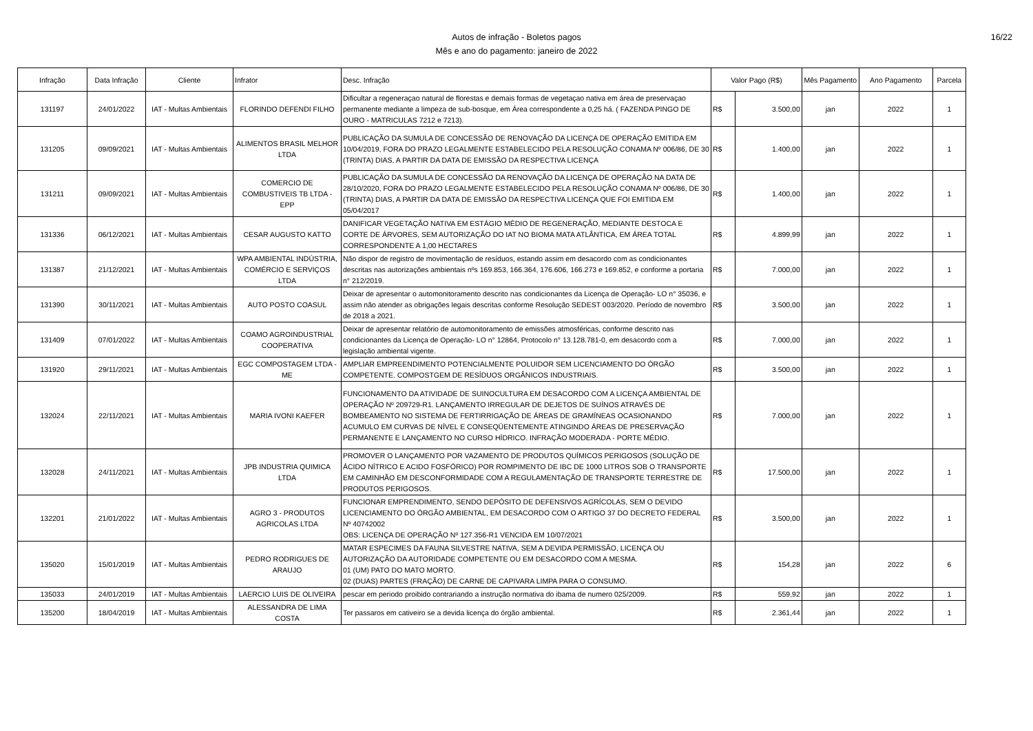Autos de infração - Boletos pagos
Mês e ano do pagamento: janeiro de 2022
16/22
| Infração | Data Infração | Cliente | Infrator | Desc. Infração | Valor Pago (R$) | | Mês Pagamento | Ano Pagamento | Parcela |
| --- | --- | --- | --- | --- | --- | --- | --- | --- | --- |
| 131197 | 24/01/2022 | IAT - Multas Ambientais | FLORINDO DEFENDI FILHO | Dificultar a regeneraçao natural de florestas e demais formas de vegetaçao nativa em área de preservaçao permanente mediante a limpeza de sub-bosque, em Área correspondente a 0,25 há. ( FAZENDA PINGO DE OURO - MATRICULAS 7212 e 7213). | R$ | 3.500,00 | jan | 2022 | 1 |
| 131205 | 09/09/2021 | IAT - Multas Ambientais | ALIMENTOS BRASIL MELHOR LTDA | PUBLICAÇÃO DA SUMULA DE CONCESSÃO DE RENOVAÇÃO DA LICENÇA DE OPERAÇÃO EMITIDA EM 10/04/2019, FORA DO PRAZO LEGALMENTE ESTABELECIDO PELA RESOLUÇÃO CONAMA Nº 006/86, DE 30 (TRINTA) DIAS, A PARTIR DA DATA DE EMISSÃO DA RESPECTIVA LICENÇA | R$ | 1.400,00 | jan | 2022 | 1 |
| 131211 | 09/09/2021 | IAT - Multas Ambientais | COMERCIO DE COMBUSTIVEIS TB LTDA - EPP | PUBLICAÇÃO DA SUMULA DE CONCESSÃO DA RENOVAÇÃO DA LICENÇA DE OPERAÇÃO NA DATA DE 28/10/2020, FORA DO PRAZO LEGALMENTE ESTABELECIDO PELA RESOLUÇÃO CONAMA Nº 006/86, DE 30 (TRINTA) DIAS, A PARTIR DA DATA DE EMISSÃO DA RESPECTIVA LICENÇA QUE FOI EMITIDA EM 05/04/2017 | R$ | 1.400,00 | jan | 2022 | 1 |
| 131336 | 06/12/2021 | IAT - Multas Ambientais | CESAR AUGUSTO KATTO | DANIFICAR VEGETAÇÃO NATIVA EM ESTÁGIO MÉDIO DE REGENERAÇÃO, MEDIANTE DESTOCA E CORTE DE ÁRVORES, SEM AUTORIZAÇÃO DO IAT NO BIOMA MATA ATLÂNTICA, EM ÁREA TOTAL CORRESPONDENTE A 1,00 HECTARES | R$ | 4.899,99 | jan | 2022 | 1 |
| 131387 | 21/12/2021 | IAT - Multas Ambientais | WPA AMBIENTAL INDÚSTRIA, COMÉRCIO E SERVIÇOS LTDA | Não dispor de registro de movimentação de resíduos, estando assim em desacordo com as condicionantes descritas nas autorizações ambientais nºs 169.853, 166.364, 176.606, 166.273 e 169.852, e conforme a portaria n° 212/2019. | R$ | 7.000,00 | jan | 2022 | 1 |
| 131390 | 30/11/2021 | IAT - Multas Ambientais | AUTO POSTO COASUL | Deixar de apresentar o automonitoramento descrito nas condicionantes da Licença de Operação- LO n° 35036, e assim não atender as obrigações legais descritas conforme Resolução SEDEST 003/2020. Período de novembro de 2018 a 2021. | R$ | 3.500,00 | jan | 2022 | 1 |
| 131409 | 07/01/2022 | IAT - Multas Ambientais | COAMO AGROINDUSTRIAL COOPERATIVA | Deixar de apresentar relatório de automonitoramento de emissões atmosféricas, conforme descrito nas condicionantes da Licença de Operação- LO n° 12864, Protocolo n° 13.128.781-0, em desacordo com a legislação ambiental vigente. | R$ | 7.000,00 | jan | 2022 | 1 |
| 131920 | 29/11/2021 | IAT - Multas Ambientais | EGC COMPOSTAGEM LTDA - ME | AMPLIAR EMPREENDIMENTO POTENCIALMENTE POLUIDOR SEM LICENCIAMENTO DO ÓRGÃO COMPETENTE. COMPOSTGEM DE RESÍDUOS ORGÂNICOS INDUSTRIAIS. | R$ | 3.500,00 | jan | 2022 | 1 |
| 132024 | 22/11/2021 | IAT - Multas Ambientais | MARIA IVONI KAEFER | FUNCIONAMENTO DA ATIVIDADE DE SUINOCULTURA EM DESACORDO COM A LICENÇA AMBIENTAL DE OPERAÇÃO Nº 209729-R1. LANÇAMENTO IRREGULAR DE DEJETOS DE SUÍNOS ATRAVÉS DE BOMBEAMENTO NO SISTEMA DE FERTIRRIGAÇÃO DE ÁREAS DE GRAMÍNEAS OCASIONANDO ACUMULO EM CURVAS DE NÍVEL E CONSEQÜENTEMENTE ATINGINDO ÁREAS DE PRESERVAÇÃO PERMANENTE E LANÇAMENTO NO CURSO HÍDRICO. INFRAÇÃO MODERADA - PORTE MÉDIO. | R$ | 7.000,00 | jan | 2022 | 1 |
| 132028 | 24/11/2021 | IAT - Multas Ambientais | JPB INDUSTRIA QUIMICA LTDA | PROMOVER O LANÇAMENTO POR VAZAMENTO DE PRODUTOS QUÍMICOS PERIGOSOS (SOLUÇÃO DE ÁCIDO NÍTRICO E ACIDO FOSFÓRICO) POR ROMPIMENTO DE IBC DE 1000 LITROS SOB O TRANSPORTE EM CAMINHÃO EM DESCONFORMIDADE COM A REGULAMENTAÇÃO DE TRANSPORTE TERRESTRE DE PRODUTOS PERIGOSOS. | R$ | 17.500,00 | jan | 2022 | 1 |
| 132201 | 21/01/2022 | IAT - Multas Ambientais | AGRO 3 - PRODUTOS AGRICOLAS LTDA | FUNCIONAR EMPRENDIMENTO, SENDO DEPÓSITO DE DEFENSIVOS AGRÍCOLAS, SEM O DEVIDO LICENCIAMENTO DO ÓRGÃO AMBIENTAL, EM DESACORDO COM O ARTIGO 37 DO DECRETO FEDERAL Nº 40742002 OBS: LICENÇA DE OPERAÇÃO Nº 127.356-R1 VENCIDA EM 10/07/2021 | R$ | 3.500,00 | jan | 2022 | 1 |
| 135020 | 15/01/2019 | IAT - Multas Ambientais | PEDRO RODRIGUES DE ARAUJO | MATAR ESPECIMES DA FAUNA SILVESTRE NATIVA, SEM A DEVIDA PERMISSÃO, LICENÇA OU AUTORIZAÇÃO DA AUTORIDADE COMPETENTE OU EM DESACORDO COM A MESMA. 01 (UM) PATO DO MATO MORTO. 02 (DUAS) PARTES (FRAÇÃO) DE CARNE DE CAPIVARA LIMPA PARA O CONSUMO. | R$ | 154,28 | jan | 2022 | 6 |
| 135033 | 24/01/2019 | IAT - Multas Ambientais | LAERCIO LUIS DE OLIVEIRA | pescar em periodo proibido contrariando a instrução normativa do ibama de numero 025/2009. | R$ | 559,92 | jan | 2022 | 1 |
| 135200 | 18/04/2019 | IAT - Multas Ambientais | ALESSANDRA DE LIMA COSTA | Ter passaros em cativeiro se a devida licença do órgão ambiental. | R$ | 2.361,44 | jan | 2022 | 1 |